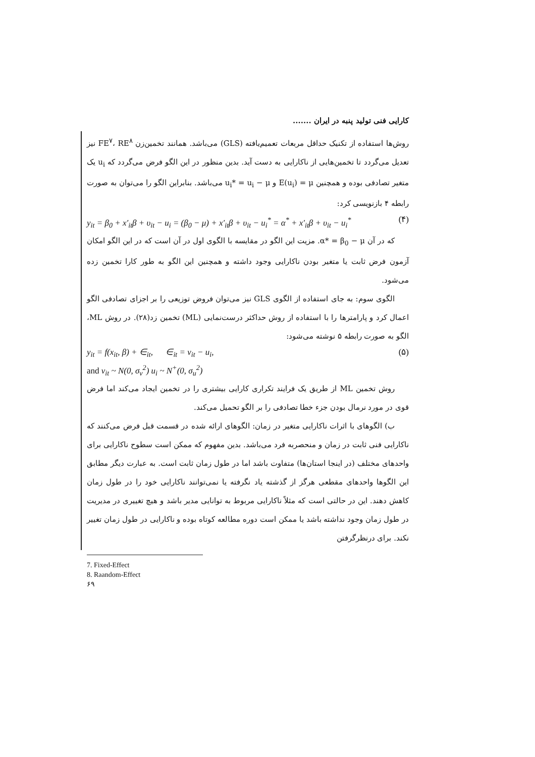کارایی فنی تولید پنبه در ایران .......
روش‌ها استفاده از تکنیک حداقل مربعات تعمیم‌یافته (GLS) می‌باشد. همانند تخمین‌زن FE<sup>۷</sup>، RE<sup>۸</sup> نیز تعدیل می‌گردد تا تخمین‌هایی از ناکارایی به دست آید. بدین منظور در این الگو فرض می‌گردد که u<sub>i</sub> یک متغیر تصادفی بوده و همچنین E(u<sub>i</sub>) = μ و u<sub>i</sub>* = u<sub>i</sub> − μ می‌باشد. بنابراین الگو را می‌توان به صورت رابطه ۴ بازنویسی کرد:
y<sub>it</sub> = β<sub>0</sub> + x′<sub>it</sub>β + υ<sub>it</sub> − u<sub>i</sub> = (β<sub>0</sub> − μ) + x′<sub>it</sub>β + υ<sub>it</sub> − u<sub>i</sub><sup>*</sup> = α<sup>*</sup> + x′<sub>it</sub>β + υ<sub>it</sub> − u<sub>i</sub><sup>*</sup> (۴)
که در آن α* = β<sub>0</sub> − μ. مزیت این الگو در مقایسه با الگوی اول در آن است که در این الگو امکان آزمون فرض ثابت یا متغیر بودن ناکارایی وجود داشته و همچنین این الگو به طور کارا تخمین زده می‌شود.
الگوی سوم: به جای استفاده از الگوی GLS نیز می‌توان فروض توزیعی را بر اجزای تصادفی الگو اعمال کرد و پارامترها را با استفاده از روش حداکثر درست‌نمایی (ML) تخمین زد(۲۸). در روش ML، الگو به صورت رابطه ۵ نوشته می‌شود:
y<sub>it</sub> = f(x<sub>it</sub>, β) + ∈<sub>it</sub>, ∈<sub>it</sub> = v<sub>it</sub> − u<sub>i</sub>, (۵)
and v<sub>it</sub> ~ N(0, σ<sub>v</sub><sup>2</sup>) u<sub>i</sub> ~ N<sup>+</sup>(0, σ<sub>u</sub><sup>2</sup>)
روش تخمین ML از طریق یک فرایند تکراری کارایی بیشتری را در تخمین ایجاد می‌کند اما فرض قوی در مورد نرمال بودن جزء خطا تصادفی را بر الگو تحمیل می‌کند.
ب) الگوهای با اثرات ناکارایی متغیر در زمان: الگوهای ارائه شده در قسمت قبل فرض می‌کنند که ناکارایی فنی ثابت در زمان و منحصربه فرد می‌باشد. بدین مفهوم که ممکن است سطوح ناکارایی برای واحدهای مختلف (در اینجا استان‌ها) متفاوت باشد اما در طول زمان ثابت است. به عبارت دیگر مطابق این الگوها واحدهای مقطعی هرگز از گذشته یاد نگرفته یا نمی‌توانند ناکارایی خود را در طول زمان کاهش دهند. این در حالتی است که مثلاً ناکارایی مربوط به توانایی مدیر باشد و هیچ تغییری در مدیریت در طول زمان وجود نداشته باشد یا ممکن است دوره مطالعه کوتاه بوده و ناکارایی در طول زمان تغییر نکند. برای درنظرگرفتن
7. Fixed-Effect
8. Raandom-Effect
۶۹